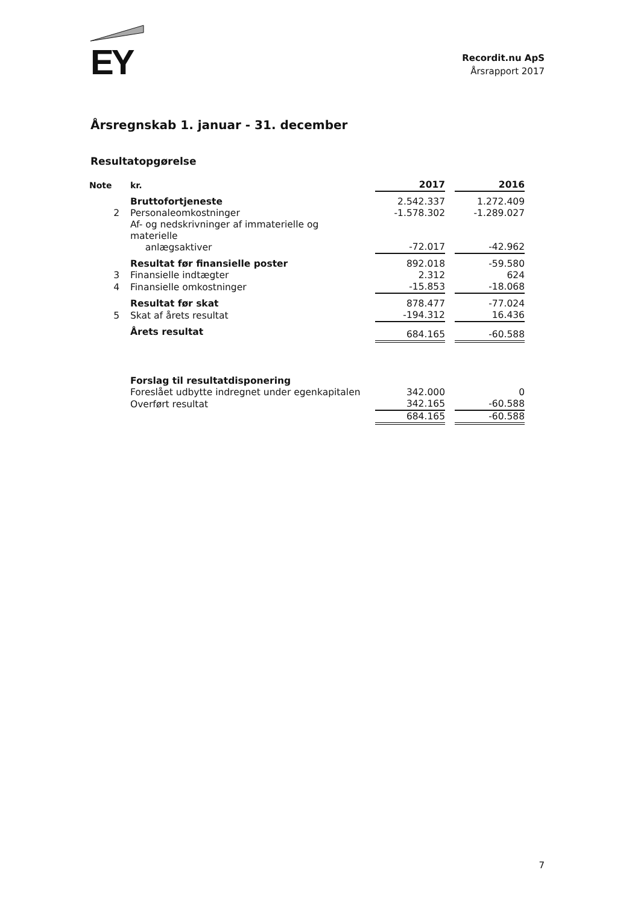EY
Recordit.nu ApS
Årsrapport 2017
Årsregnskab 1. januar - 31. december
Resultatopgørelse
| Note | kr. | | 2017 | | 2016 |
| | Bruttofortjeneste | | 2.542.337 | | 1.272.409 |
| 2 | Personaleomkostninger | | -1.578.302 | | -1.289.027 |
| | Af- og nedskrivninger af immaterielle og materielle anlægsaktiver | | -72.017 | | -42.962 |
| | Resultat før finansielle poster | | 892.018 | | -59.580 |
| 3 | Finansielle indtægter | | 2.312 | | 624 |
| 4 | Finansielle omkostninger | | -15.853 | | -18.068 |
| | Resultat før skat | | 878.477 | | -77.024 |
| 5 | Skat af årets resultat | | -194.312 | | 16.436 |
| | Årets resultat | | 684.165 | | -60.588 |
| | Forslag til resultatdisponering | | | | |
| | Foreslået udbytte indregnet under egenkapitalen | | 342.000 | | 0 |
| | Overført resultat | | 342.165 | | -60.588 |
| | | | 684.165 | | -60.588 |
7